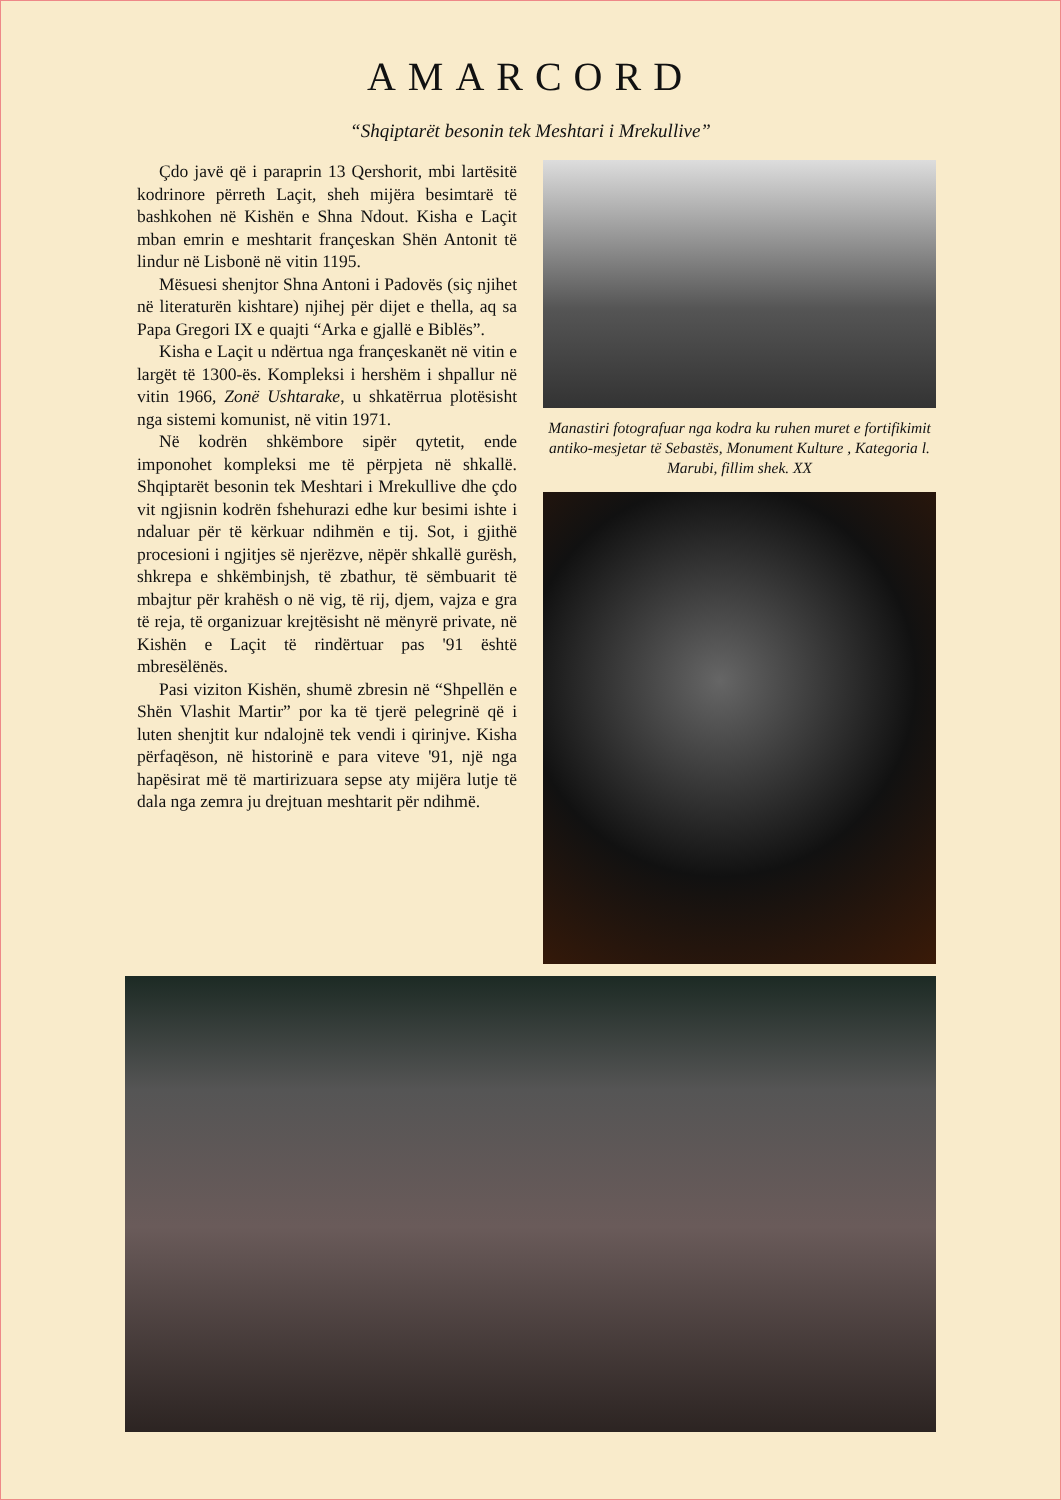AMARCORD
“Shqiptarët besonin tek Meshtari i Mrekullive”
Çdo javë që i paraprin 13 Qershorit, mbi lartësitë kodrinore përreth Laçit, sheh mijëra besimtarë të bashkohen në Kishën e Shna Ndout. Kisha e Laçit mban emrin e meshtarit françeskan Shën Antonit të lindur në Lisbonë në vitin 1195.
Mësuesi shenjtor Shna Antoni i Padovës (siç njihet në literaturën kishtare) njihej për dijet e thella, aq sa Papa Gregori IX e quajti “Arka e gjallë e Biblës”.
Kisha e Laçit u ndërtua nga françeskanët në vitin e largët të 1300-ës. Kompleksi i hershëm i shpallur në vitin 1966, Zonë Ushtarake, u shkatërrua plotësisht nga sistemi komunist, në vitin 1971.
Në kodrën shkëmbore sipër qytetit, ende imponohet kompleksi me të përpjeta në shkallë. Shqiptarët besonin tek Meshtari i Mrekullive dhe çdo vit ngjisnin kodrën fshehurazi edhe kur besimi ishte i ndaluar për të kërkuar ndihmën e tij. Sot, i gjithë procesioni i ngjitjes së njerëzve, nëpër shkallë gurësh, shkrepa e shkëmbinjsh, të zbathur, të sëmbuarit të mbajtur për krahësh o në vig, të rij, djem, vajza e gra të reja, të organizuar krejtësisht në mënyrë private, në Kishën e Laçit të rindërtuar pas '91 është mbresëlënës.
Pasi viziton Kishën, shumë zbresin në “Shpellën e Shën Vlashit Martir” por ka të tjerë pelegrinë që i luten shenjtit kur ndalojnë tek vendi i qirinjve. Kisha përfaqëson, në historinë e para viteve '91, një nga hapësirat më të martirizuara sepse aty mijëra lutje të dala nga zemra ju drejtuan meshtarit për ndihmë.
Manastiri fotografuar nga kodra ku ruhen muret e fortifikimit antiko-mesjetar të Sebastës, Monument Kulture , Kategoria l. Marubi, fillim shek. XX